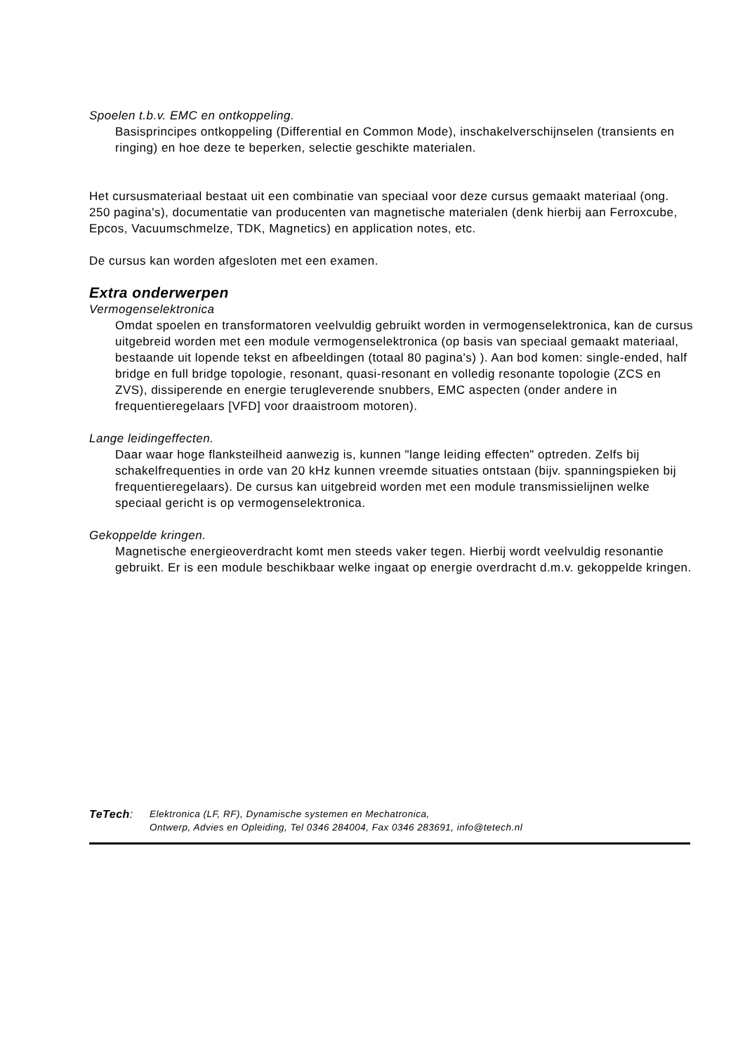Spoelen t.b.v. EMC en ontkoppeling.
Basisprincipes ontkoppeling (Differential en Common Mode), inschakelverschijnselen (transients en ringing) en hoe deze te beperken, selectie geschikte materialen.
Het cursusmateriaal bestaat uit een combinatie van speciaal voor deze cursus gemaakt materiaal (ong. 250 pagina's), documentatie van producenten van magnetische materialen (denk hierbij aan Ferroxcube, Epcos, Vacuumschmelze, TDK, Magnetics) en application notes, etc.
De cursus kan worden afgesloten met een examen.
Extra onderwerpen
Vermogenselektronica
Omdat spoelen en transformatoren veelvuldig gebruikt worden in vermogenselektronica, kan de cursus uitgebreid worden met een module vermogenselektronica (op basis van speciaal gemaakt materiaal, bestaande uit lopende tekst en afbeeldingen (totaal 80 pagina's) ). Aan bod komen: single-ended, half bridge en full bridge topologie, resonant, quasi-resonant en volledig resonante topologie (ZCS en ZVS), dissiperende en energie terugleverende snubbers, EMC aspecten (onder andere in frequentieregelaars [VFD] voor draaistroom motoren).
Lange leidingeffecten.
Daar waar hoge flanksteilheid aanwezig is, kunnen "lange leiding effecten" optreden. Zelfs bij schakelfrequenties in orde van 20 kHz kunnen vreemde situaties ontstaan (bijv. spanningspieken bij frequentieregelaars). De cursus kan uitgebreid worden met een module transmissielijnen welke speciaal gericht is op vermogenselektronica.
Gekoppelde kringen.
Magnetische energieoverdracht komt men steeds vaker tegen. Hierbij wordt veelvuldig resonantie gebruikt. Er is een module beschikbaar welke ingaat op energie overdracht d.m.v. gekoppelde kringen.
TeTech:
Elektronica (LF, RF), Dynamische systemen en Mechatronica,
Ontwerp, Advies en Opleiding, Tel 0346 284004, Fax 0346 283691, info@tetech.nl